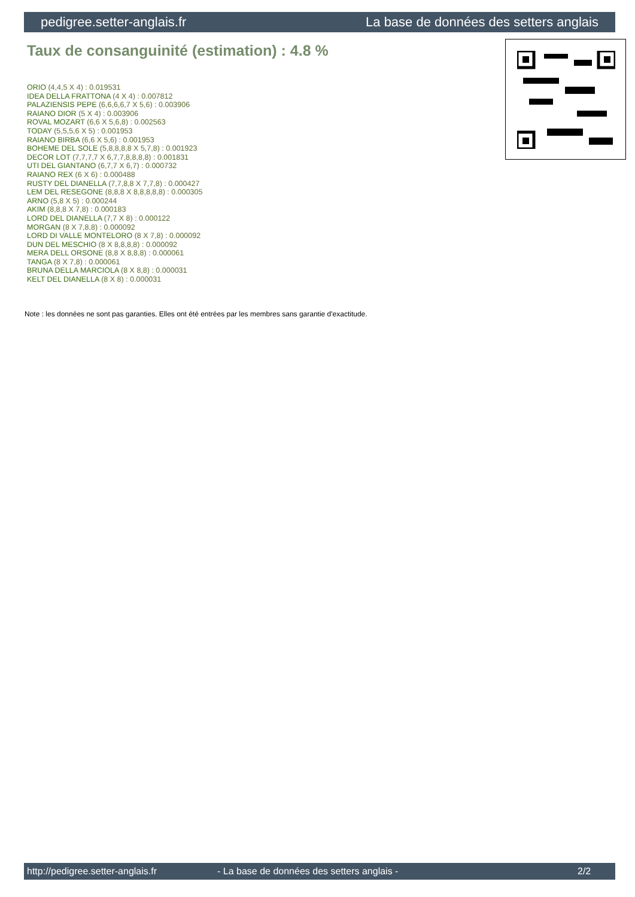pedigree.setter-anglais.fr La base de données des setters anglais
Taux de consanguinité (estimation) : 4.8 %
ORIO (4,4,5 X 4) : 0.019531
IDEA DELLA FRATTONA (4 X 4) : 0.007812
PALAZIENSIS PEPE (6,6,6,6,7 X 5,6) : 0.003906
RAIANO DIOR (5 X 4) : 0.003906
ROVAL MOZART (6,6 X 5,6,8) : 0.002563
TODAY (5,5,5,6 X 5) : 0.001953
RAIANO BIRBA (6,6 X 5,6) : 0.001953
BOHEME DEL SOLE (5,8,8,8,8 X 5,7,8) : 0.001923
DECOR LOT (7,7,7,7 X 6,7,7,8,8,8,8) : 0.001831
UTI DEL GIANTANO (6,7,7 X 6,7) : 0.000732
RAIANO REX (6 X 6) : 0.000488
RUSTY DEL DIANELLA (7,7,8,8 X 7,7,8) : 0.000427
LEM DEL RESEGONE (8,8,8 X 8,8,8,8,8) : 0.000305
ARNO (5,8 X 5) : 0.000244
AKIM (8,8,8 X 7,8) : 0.000183
LORD DEL DIANELLA (7,7 X 8) : 0.000122
MORGAN (8 X 7,8,8) : 0.000092
LORD DI VALLE MONTELORO (8 X 7,8) : 0.000092
DUN DEL MESCHIO (8 X 8,8,8,8) : 0.000092
MERA DELL ORSONE (8,8 X 8,8,8) : 0.000061
TANGA (8 X 7,8) : 0.000061
BRUNA DELLA MARCIOLA (8 X 8,8) : 0.000031
KELT DEL DIANELLA (8 X 8) : 0.000031
Note : les données ne sont pas garanties. Elles ont été entrées par les membres sans garantie d'exactitude.
http://pedigree.setter-anglais.fr - La base de données des setters anglais - 2/2